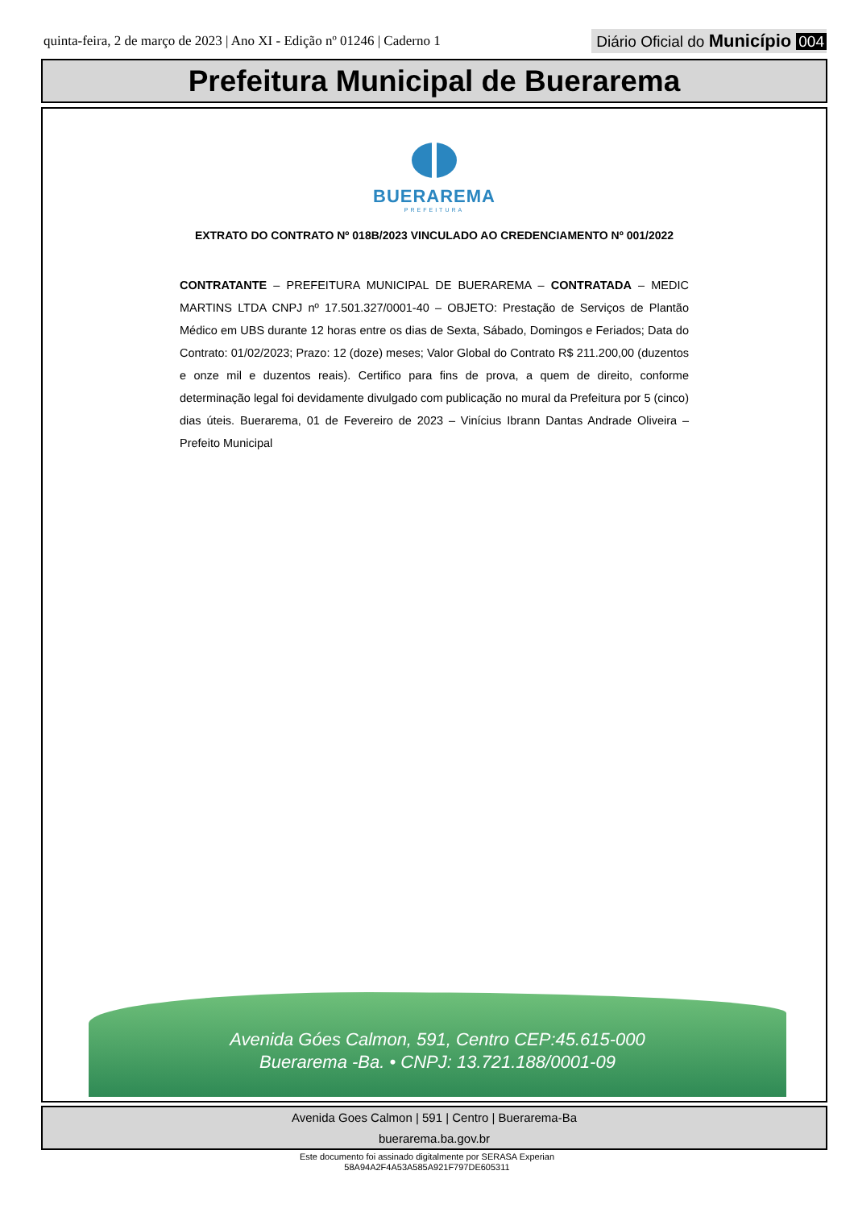quinta-feira, 2 de março de 2023 | Ano XI - Edição nº 01246 | Caderno 1
Diário Oficial do Município 004
Prefeitura Municipal de Buerarema
BUERAREMA
PREFEITURA
EXTRATO DO CONTRATO Nº 018B/2023 VINCULADO AO CREDENCIAMENTO Nº 001/2022
CONTRATANTE – PREFEITURA MUNICIPAL DE BUERAREMA – CONTRATADA – MEDIC MARTINS LTDA CNPJ nº 17.501.327/0001-40 – OBJETO: Prestação de Serviços de Plantão Médico em UBS durante 12 horas entre os dias de Sexta, Sábado, Domingos e Feriados; Data do Contrato: 01/02/2023; Prazo: 12 (doze) meses; Valor Global do Contrato R$ 211.200,00 (duzentos e onze mil e duzentos reais). Certifico para fins de prova, a quem de direito, conforme determinação legal foi devidamente divulgado com publicação no mural da Prefeitura por 5 (cinco) dias úteis. Buerarema, 01 de Fevereiro de 2023 – Vinícius Ibrann Dantas Andrade Oliveira – Prefeito Municipal
Avenida Góes Calmon, 591, Centro CEP:45.615-000
Buerarema -Ba. • CNPJ: 13.721.188/0001-09
Avenida Goes Calmon | 591 | Centro | Buerarema-Ba
buerarema.ba.gov.br
Este documento foi assinado digitalmente por SERASA Experian
58A94A2F4A53A585A921F797DE605311